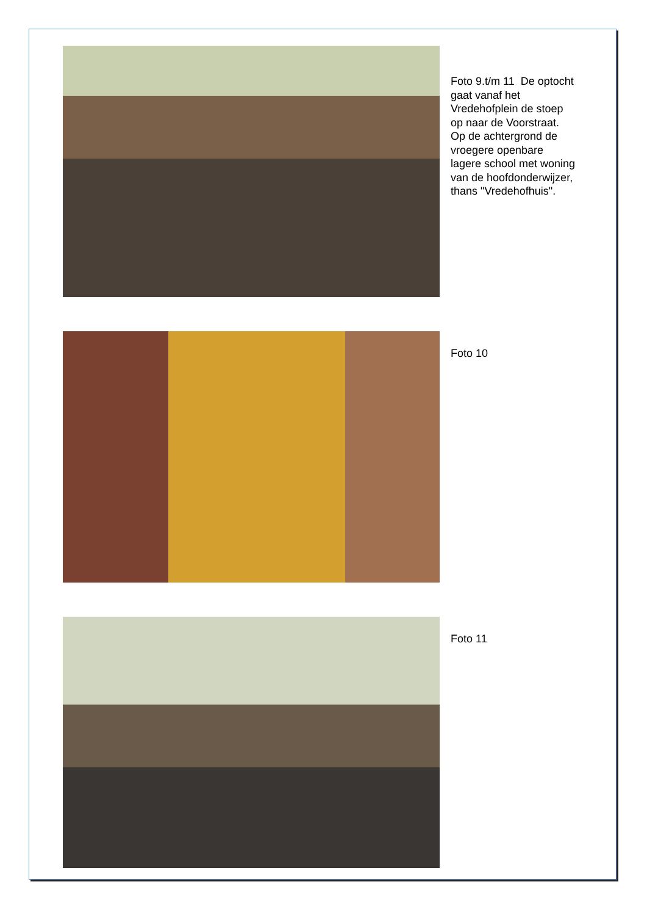Foto 9.t/m 11 De optocht
gaat vanaf het
Vredehofplein de stoep
op naar de Voorstraat.
Op de achtergrond de
vroegere openbare
lagere school met woning
van de hoofdonderwijzer,
thans "Vredehofhuis".
Foto 10
Foto 11